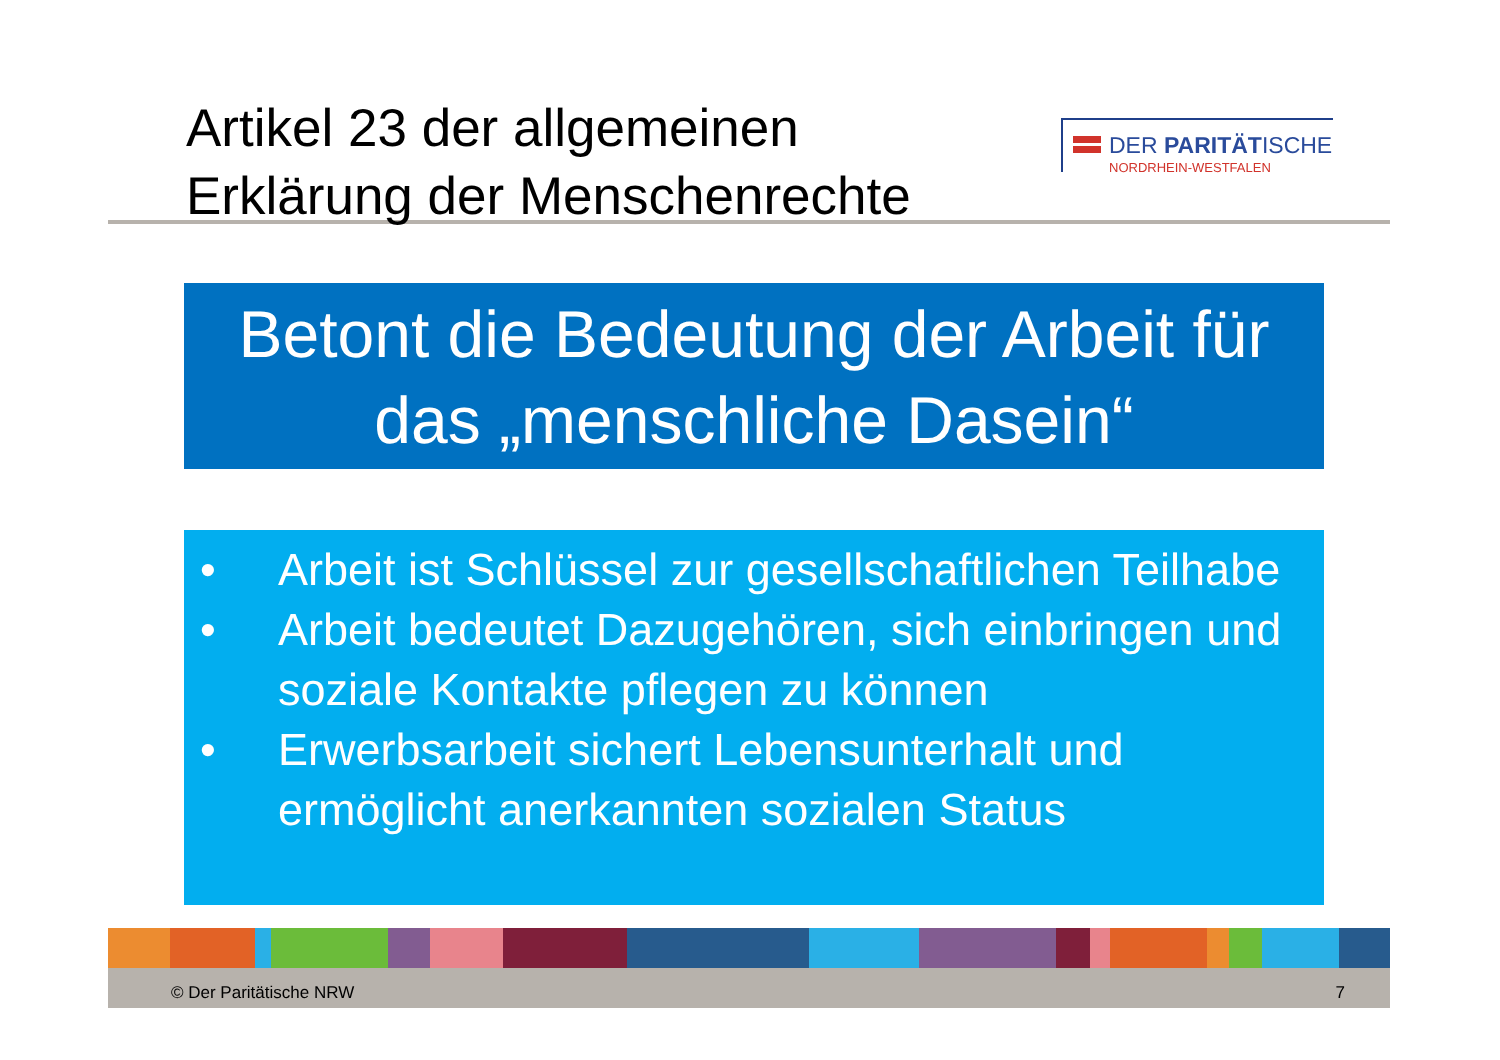Artikel 23 der allgemeinen
Erklärung der Menschenrechte
DER PARITÄTISCHE
NORDRHEIN-WESTFALEN
Betont die Bedeutung der Arbeit für
das „menschliche Dasein“
• Arbeit ist Schlüssel zur gesellschaftlichen Teilhabe
• Arbeit bedeutet Dazugehören, sich einbringen und soziale Kontakte pflegen zu können
• Erwerbsarbeit sichert Lebensunterhalt und ermöglicht anerkannten sozialen Status
© Der Paritätische NRW 7